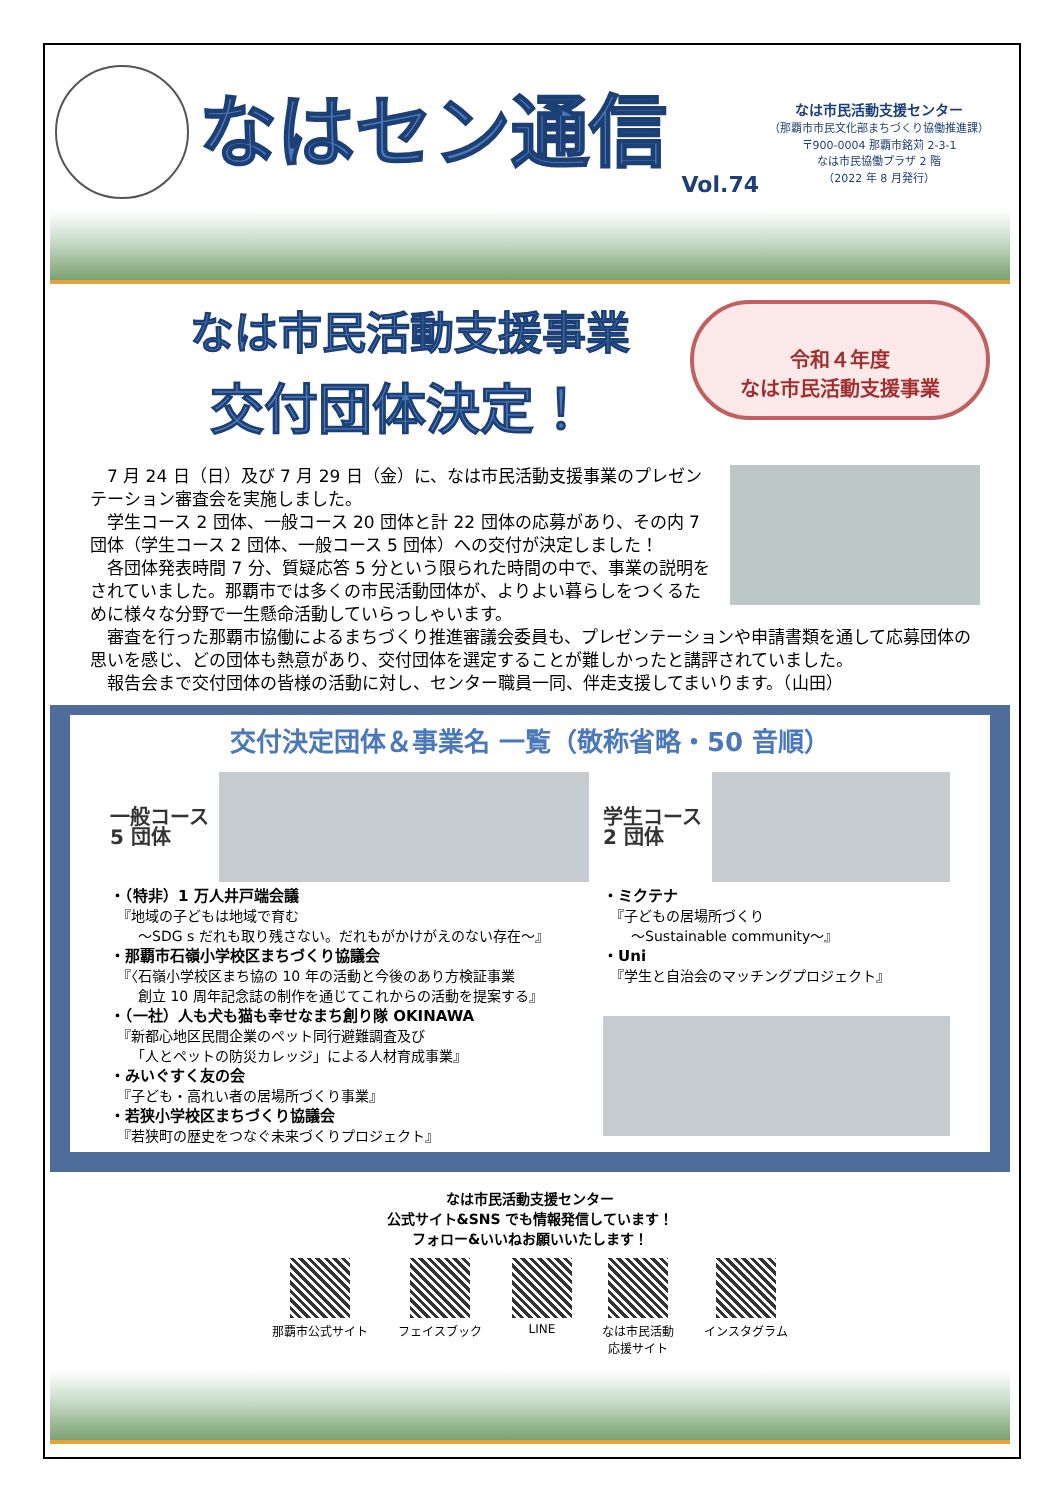なはセン通信
Vol.74
なは市民活動支援センター
（那覇市市民文化部まちづくり協働推進課）
〒900-0004 那覇市銘苅 2-3-1
なは市民協働プラザ 2 階
（2022 年 8 月発行）
なは市民活動支援事業
交付団体決定！
令和４年度
なは市民活動支援事業
　7 月 24 日（日）及び 7 月 29 日（金）に、なは市民活動支援事業のプレゼンテーション審査会を実施しました。
　学生コース 2 団体、一般コース 20 団体と計 22 団体の応募があり、その内 7 団体（学生コース 2 団体、一般コース 5 団体）への交付が決定しました！
　各団体発表時間 7 分、質疑応答 5 分という限られた時間の中で、事業の説明をされていました。那覇市では多くの市民活動団体が、よりよい暮らしをつくるために様々な分野で一生懸命活動していらっしゃいます。
　審査を行った那覇市協働によるまちづくり推進審議会委員も、プレゼンテーションや申請書類を通して応募団体の思いを感じ、どの団体も熱意があり、交付団体を選定することが難しかったと講評されていました。
　報告会まで交付団体の皆様の活動に対し、センター職員一同、伴走支援してまいります。（山田）
交付決定団体＆事業名 一覧（敬称省略・50 音順）
一般コース
5 団体
・（特非）1 万人井戸端会議
　『地域の子どもは地域で育む
　　～SDG s だれも取り残さない。だれもがかけがえのない存在～』
・那覇市石嶺小学校区まちづくり協議会
　『〈石嶺小学校区まち協の 10 年の活動と今後のあり方検証事業
　　創立 10 周年記念誌の制作を通じてこれからの活動を提案する』
・（一社）人も犬も猫も幸せなまち創り隊 OKINAWA
　『新都心地区民間企業のペット同行避難調査及び
　　「人とペットの防災カレッジ」による人材育成事業』
・みいぐすく友の会
　『子ども・高れい者の居場所づくり事業』
・若狭小学校区まちづくり協議会
　『若狭町の歴史をつなぐ未来づくりプロジェクト』
学生コース
2 団体
・ミクテナ
　『子どもの居場所づくり
　　～Sustainable community～』
・Uni
　『学生と自治会のマッチングプロジェクト』
なは市民活動支援センター
公式サイト&SNS でも情報発信しています！
フォロー&いいねお願いいたします！
那覇市公式サイト フェイスブック LINE なは市民活動
応援サイト
インスタグラム